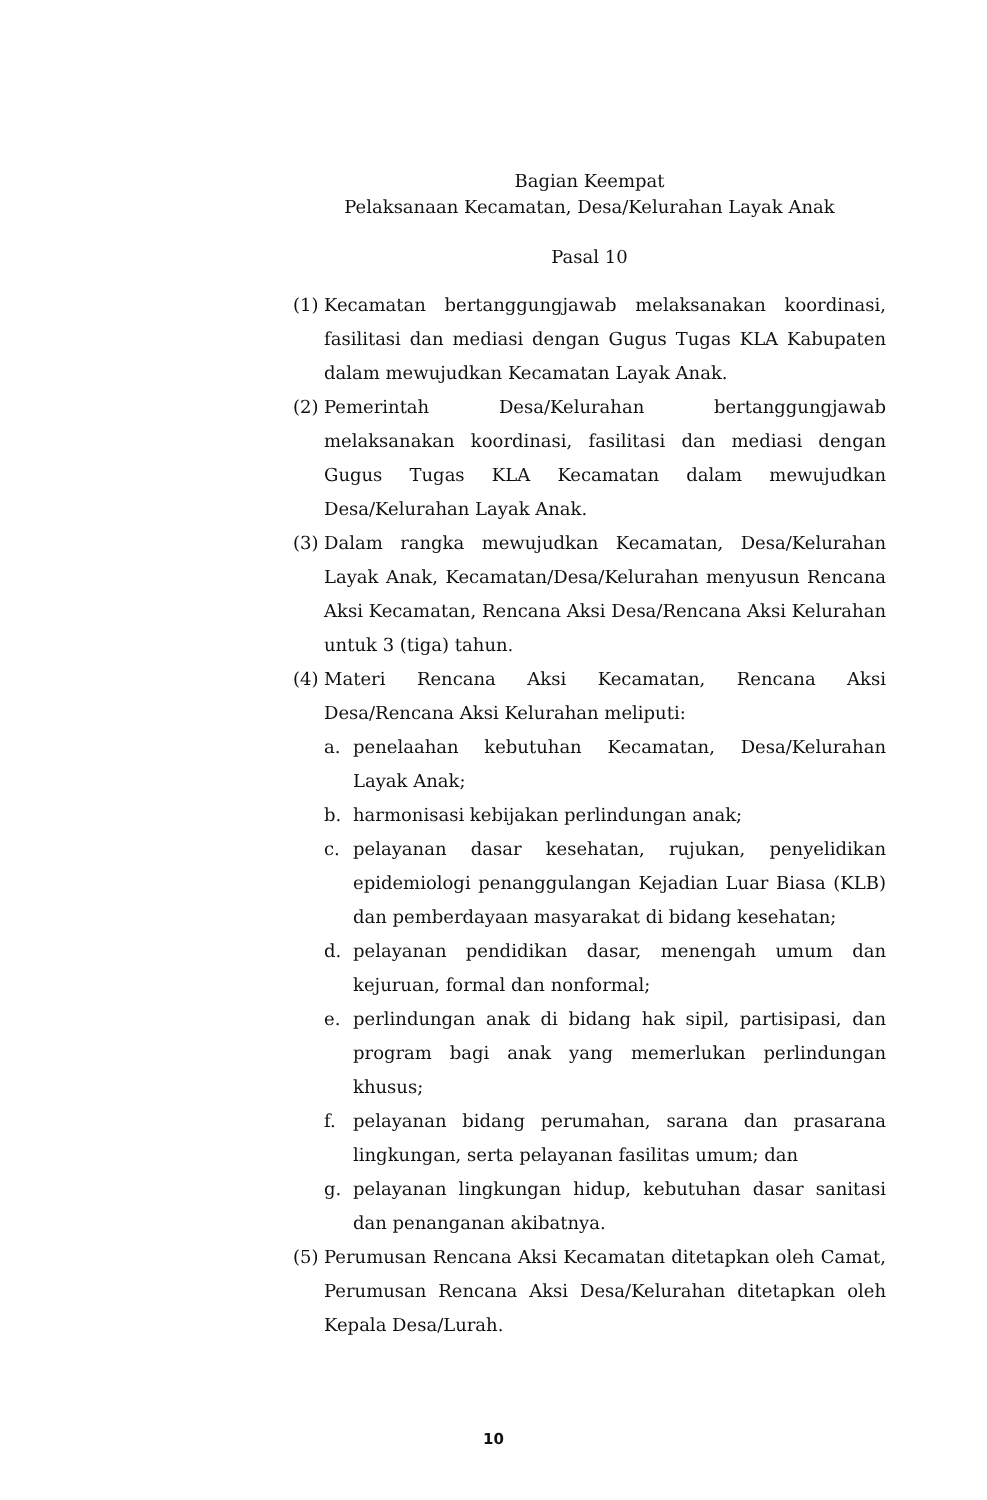Bagian Keempat
Pelaksanaan Kecamatan, Desa/Kelurahan Layak Anak
Pasal 10
(1) Kecamatan bertanggungjawab melaksanakan koordinasi, fasilitasi dan mediasi dengan Gugus Tugas KLA Kabupaten dalam mewujudkan Kecamatan Layak Anak.
(2) Pemerintah Desa/Kelurahan bertanggungjawab melaksanakan koordinasi, fasilitasi dan mediasi dengan Gugus Tugas KLA Kecamatan dalam mewujudkan Desa/Kelurahan Layak Anak.
(3) Dalam rangka mewujudkan Kecamatan, Desa/Kelurahan Layak Anak, Kecamatan/Desa/Kelurahan menyusun Rencana Aksi Kecamatan, Rencana Aksi Desa/Rencana Aksi Kelurahan untuk 3 (tiga) tahun.
(4) Materi Rencana Aksi Kecamatan, Rencana Aksi Desa/Rencana Aksi Kelurahan meliputi:
a. penelaahan kebutuhan Kecamatan, Desa/Kelurahan Layak Anak;
b. harmonisasi kebijakan perlindungan anak;
c. pelayanan dasar kesehatan, rujukan, penyelidikan epidemiologi penanggulangan Kejadian Luar Biasa (KLB) dan pemberdayaan masyarakat di bidang kesehatan;
d. pelayanan pendidikan dasar, menengah umum dan kejuruan, formal dan nonformal;
e. perlindungan anak di bidang hak sipil, partisipasi, dan program bagi anak yang memerlukan perlindungan khusus;
f. pelayanan bidang perumahan, sarana dan prasarana lingkungan, serta pelayanan fasilitas umum; dan
g. pelayanan lingkungan hidup, kebutuhan dasar sanitasi dan penanganan akibatnya.
(5) Perumusan Rencana Aksi Kecamatan ditetapkan oleh Camat, Perumusan Rencana Aksi Desa/Kelurahan ditetapkan oleh Kepala Desa/Lurah.
10